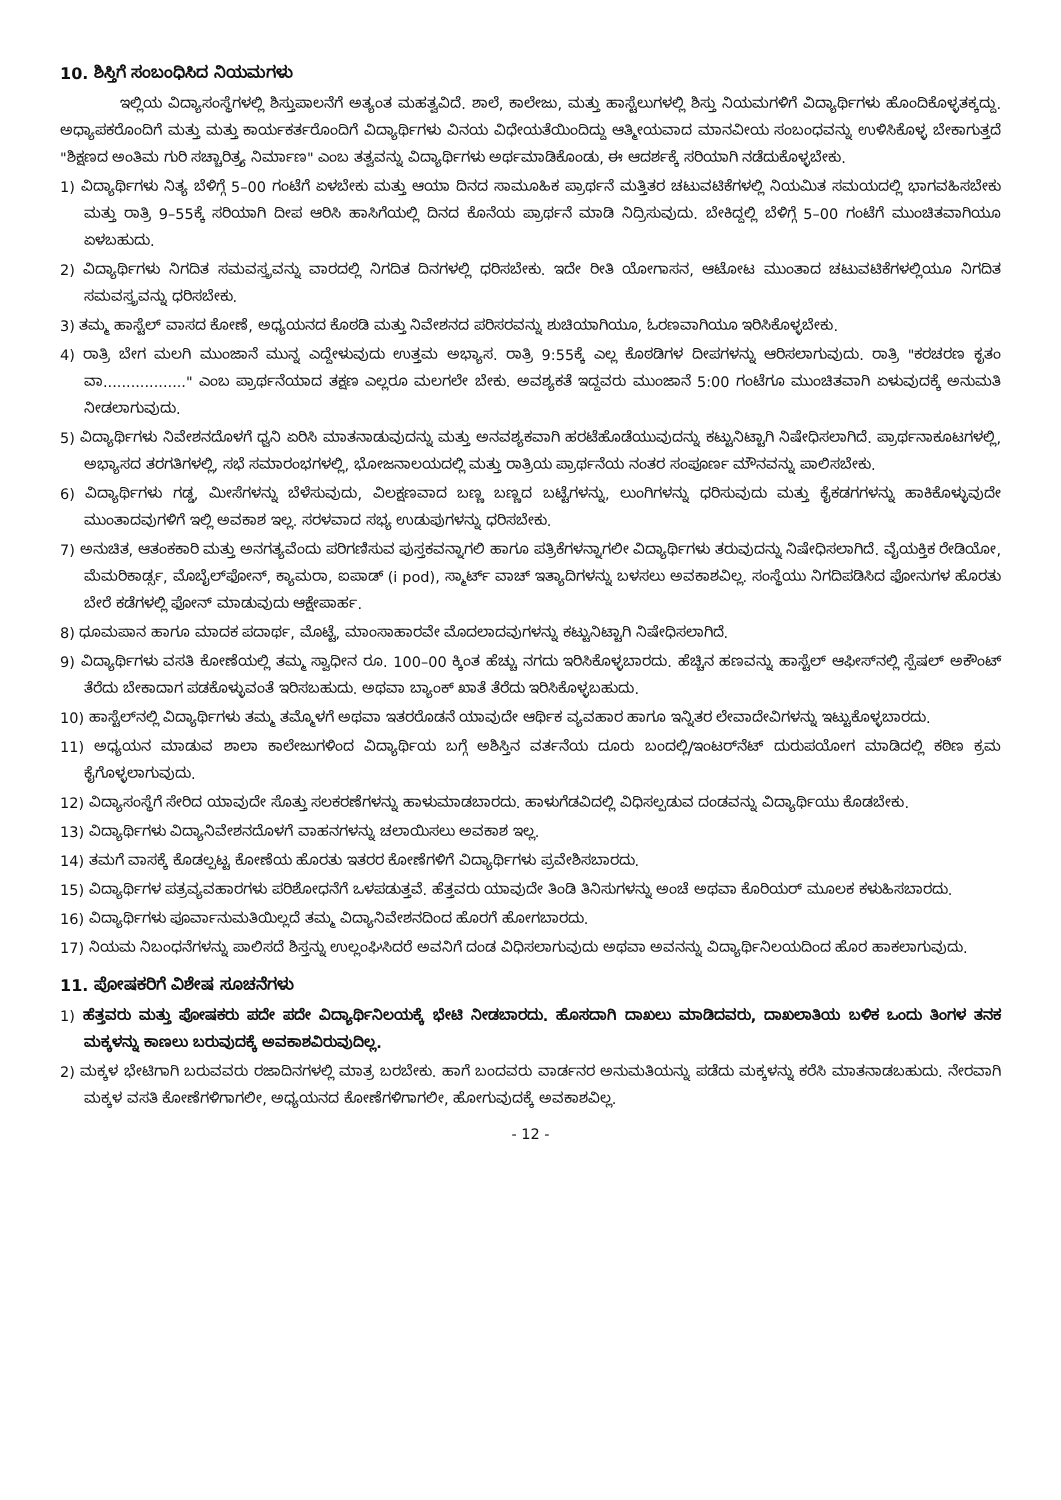10. ಶಿಸ್ತಿಗೆ ಸಂಬಂಧಿಸಿದ ನಿಯಮಗಳು
ಇಲ್ಲಿಯ ವಿದ್ಯಾಸಂಸ್ಥೆಗಳಲ್ಲಿ ಶಿಸ್ತುಪಾಲನೆಗೆ ಅತ್ಯಂತ ಮಹತ್ವವಿದೆ. ಶಾಲೆ, ಕಾಲೇಜು, ಮತ್ತು ಹಾಸ್ಟೆಲುಗಳಲ್ಲಿ ಶಿಸ್ತು ನಿಯಮಗಳಿಗೆ ವಿದ್ಯಾರ್ಥಿಗಳು ಹೊಂದಿಕೊಳ್ಳತಕ್ಕದ್ದು. ಅಧ್ಯಾಪಕರೊಂದಿಗೆ ಮತ್ತು ಮತ್ತು ಕಾರ್ಯಕರ್ತರೊಂದಿಗೆ ವಿದ್ಯಾರ್ಥಿಗಳು ವಿನಯ ವಿಧೇಯತೆಯಿಂದಿದ್ದು ಆತ್ಮೀಯವಾದ ಮಾನವೀಯ ಸಂಬಂಧವನ್ನು ಉಳಿಸಿಕೊಳ್ಳ ಬೇಕಾಗುತ್ತದೆ "ಶಿಕ್ಷಣದ ಅಂತಿಮ ಗುರಿ ಸಚ್ಚಾರಿತ್ರ್ಯ ನಿರ್ಮಾಣ" ಎಂಬ ತತ್ವವನ್ನು ವಿದ್ಯಾರ್ಥಿಗಳು ಅರ್ಥಮಾಡಿಕೊಂಡು, ಈ ಆದರ್ಶಕ್ಕೆ ಸರಿಯಾಗಿ ನಡೆದುಕೊಳ್ಳಬೇಕು.
1) ವಿದ್ಯಾರ್ಥಿಗಳು ನಿತ್ಯ ಬೆಳಿಗ್ಗೆ 5–00 ಗಂಟೆಗೆ ಏಳಬೇಕು ಮತ್ತು ಆಯಾ ದಿನದ ಸಾಮೂಹಿಕ ಪ್ರಾರ್ಥನೆ ಮತ್ತಿತರ ಚಟುವಟಿಕೆಗಳಲ್ಲಿ ನಿಯಮಿತ ಸಮಯದಲ್ಲಿ ಭಾಗವಹಿಸಬೇಕು ಮತ್ತು ರಾತ್ರಿ 9–55ಕ್ಕೆ ಸರಿಯಾಗಿ ದೀಪ ಆರಿಸಿ ಹಾಸಿಗೆಯಲ್ಲಿ ದಿನದ ಕೊನೆಯ ಪ್ರಾರ್ಥನೆ ಮಾಡಿ ನಿದ್ರಿಸುವುದು. ಬೇಕಿದ್ದಲ್ಲಿ ಬೆಳಿಗ್ಗೆ 5–00 ಗಂಟೆಗೆ ಮುಂಚಿತವಾಗಿಯೂ ಏಳಬಹುದು.
2) ವಿದ್ಯಾರ್ಥಿಗಳು ನಿಗದಿತ ಸಮವಸ್ತ್ರವನ್ನು ವಾರದಲ್ಲಿ ನಿಗದಿತ ದಿನಗಳಲ್ಲಿ ಧರಿಸಬೇಕು. ಇದೇ ರೀತಿ ಯೋಗಾಸನ, ಆಟೋಟ ಮುಂತಾದ ಚಟುವಟಿಕೆಗಳಲ್ಲಿಯೂ ನಿಗದಿತ ಸಮವಸ್ತ್ರವನ್ನು ಧರಿಸಬೇಕು.
3) ತಮ್ಮ ಹಾಸ್ಟೆಲ್ ವಾಸದ ಕೋಣೆ, ಅಧ್ಯಯನದ ಕೊಠಡಿ ಮತ್ತು ನಿವೇಶನದ ಪರಿಸರವನ್ನು ಶುಚಿಯಾಗಿಯೂ, ಓರಣವಾಗಿಯೂ ಇರಿಸಿಕೊಳ್ಳಬೇಕು.
4) ರಾತ್ರಿ ಬೇಗ ಮಲಗಿ ಮುಂಜಾನೆ ಮುನ್ನ ಎದ್ದೇಳುವುದು ಉತ್ತಮ ಅಭ್ಯಾಸ. ರಾತ್ರಿ 9:55ಕ್ಕೆ ಎಲ್ಲ ಕೊಠಡಿಗಳ ದೀಪಗಳನ್ನು ಆರಿಸಲಾಗುವುದು. ರಾತ್ರಿ "ಕರಚರಣ ಕೃತಂ ವಾ.................." ಎಂಬ ಪ್ರಾರ್ಥನೆಯಾದ ತಕ್ಷಣ ಎಲ್ಲರೂ ಮಲಗಲೇ ಬೇಕು. ಅವಶ್ಯಕತೆ ಇದ್ದವರು ಮುಂಜಾನೆ 5:00 ಗಂಟೆಗೂ ಮುಂಚಿತವಾಗಿ ಏಳುವುದಕ್ಕೆ ಅನುಮತಿ ನೀಡಲಾಗುವುದು.
5) ವಿದ್ಯಾರ್ಥಿಗಳು ನಿವೇಶನದೊಳಗೆ ಧ್ವನಿ ಏರಿಸಿ ಮಾತನಾಡುವುದನ್ನು ಮತ್ತು ಅನವಶ್ಯಕವಾಗಿ ಹರಟೆಹೊಡೆಯುವುದನ್ನು ಕಟ್ಟುನಿಟ್ಟಾಗಿ ನಿಷೇಧಿಸಲಾಗಿದೆ. ಪ್ರಾರ್ಥನಾಕೂಟಗಳಲ್ಲಿ, ಅಭ್ಯಾಸದ ತರಗತಿಗಳಲ್ಲಿ, ಸಭೆ ಸಮಾರಂಭಗಳಲ್ಲಿ, ಭೋಜನಾಲಯದಲ್ಲಿ ಮತ್ತು ರಾತ್ರಿಯ ಪ್ರಾರ್ಥನೆಯ ನಂತರ ಸಂಪೂರ್ಣ ಮೌನವನ್ನು ಪಾಲಿಸಬೇಕು.
6) ವಿದ್ಯಾರ್ಥಿಗಳು ಗಡ್ಡ, ಮೀಸೆಗಳನ್ನು ಬೆಳೆಸುವುದು, ವಿಲಕ್ಷಣವಾದ ಬಣ್ಣ ಬಣ್ಣದ ಬಟ್ಟೆಗಳನ್ನು, ಲುಂಗಿಗಳನ್ನು ಧರಿಸುವುದು ಮತ್ತು ಕೈಕಡಗಗಳನ್ನು ಹಾಕಿಕೊಳ್ಳುವುದೇ ಮುಂತಾದವುಗಳಿಗೆ ಇಲ್ಲಿ ಅವಕಾಶ ಇಲ್ಲ. ಸರಳವಾದ ಸಭ್ಯ ಉಡುಪುಗಳನ್ನು ಧರಿಸಬೇಕು.
7) ಅನುಚಿತ, ಆತಂಕಕಾರಿ ಮತ್ತು ಅನಗತ್ಯವೆಂದು ಪರಿಗಣಿಸುವ ಪುಸ್ತಕವನ್ನಾಗಲಿ ಹಾಗೂ ಪತ್ರಿಕೆಗಳನ್ನಾಗಲೀ ವಿದ್ಯಾರ್ಥಿಗಳು ತರುವುದನ್ನು ನಿಷೇಧಿಸಲಾಗಿದೆ. ವೈಯಕ್ತಿಕ ರೇಡಿಯೋ, ಮೆಮರಿಕಾರ್ಡ್ಸ, ಮೊಬೈಲ್‌ಫೋನ್, ಕ್ಯಾಮರಾ, ಐಪಾಡ್ (i pod), ಸ್ಮಾರ್ಟ್ ವಾಚ್ ಇತ್ಯಾದಿಗಳನ್ನು ಬಳಸಲು ಅವಕಾಶವಿಲ್ಲ. ಸಂಸ್ಥೆಯು ನಿಗದಿಪಡಿಸಿದ ಫೋನುಗಳ ಹೊರತು ಬೇರೆ ಕಡೆಗಳಲ್ಲಿ ಫೋನ್ ಮಾಡುವುದು ಆಕ್ಷೇಪಾರ್ಹ.
8) ಧೂಮಪಾನ ಹಾಗೂ ಮಾದಕ ಪದಾರ್ಥ, ಮೊಟ್ಟೆ, ಮಾಂಸಾಹಾರವೇ ಮೊದಲಾದವುಗಳನ್ನು ಕಟ್ಟುನಿಟ್ಟಾಗಿ ನಿಷೇಧಿಸಲಾಗಿದೆ.
9) ವಿದ್ಯಾರ್ಥಿಗಳು ವಸತಿ ಕೋಣೆಯಲ್ಲಿ ತಮ್ಮ ಸ್ವಾಧೀನ ರೂ. 100–00 ಕ್ಕಿಂತ ಹೆಚ್ಚು ನಗದು ಇರಿಸಿಕೊಳ್ಳಬಾರದು. ಹೆಚ್ಚಿನ ಹಣವನ್ನು ಹಾಸ್ಟೆಲ್ ಆಫೀಸ್‌ನಲ್ಲಿ ಸ್ಪೆಷಲ್ ಅಕೌಂಟ್ ತೆರೆದು ಬೇಕಾದಾಗ ಪಡಕೊಳ್ಳುವಂತೆ ಇರಿಸಬಹುದು. ಅಥವಾ ಬ್ಯಾಂಕ್ ಖಾತೆ ತೆರೆದು ಇರಿಸಿಕೊಳ್ಳಬಹುದು.
10) ಹಾಸ್ಟೆಲ್‌ನಲ್ಲಿ ವಿದ್ಯಾರ್ಥಿಗಳು ತಮ್ಮ ತಮ್ಮೊಳಗೆ ಅಥವಾ ಇತರರೊಡನೆ ಯಾವುದೇ ಆರ್ಥಿಕ ವ್ಯವಹಾರ ಹಾಗೂ ಇನ್ನಿತರ ಲೇವಾದೇವಿಗಳನ್ನು ಇಟ್ಟುಕೊಳ್ಳಬಾರದು.
11) ಅಧ್ಯಯನ ಮಾಡುವ ಶಾಲಾ ಕಾಲೇಜುಗಳಿಂದ ವಿದ್ಯಾರ್ಥಿಯ ಬಗ್ಗೆ ಅಶಿಸ್ತಿನ ವರ್ತನೆಯ ದೂರು ಬಂದಲ್ಲಿ/ಇಂಟರ್‌ನೆಟ್ ದುರುಪಯೋಗ ಮಾಡಿದಲ್ಲಿ ಕಠಿಣ ಕ್ರಮ ಕೈಗೊಳ್ಳಲಾಗುವುದು.
12) ವಿದ್ಯಾಸಂಸ್ಥೆಗೆ ಸೇರಿದ ಯಾವುದೇ ಸೊತ್ತು ಸಲಕರಣೆಗಳನ್ನು ಹಾಳುಮಾಡಬಾರದು. ಹಾಳುಗೆಡವಿದಲ್ಲಿ ವಿಧಿಸಲ್ಪಡುವ ದಂಡವನ್ನು ವಿದ್ಯಾರ್ಥಿಯು ಕೊಡಬೇಕು.
13) ವಿದ್ಯಾರ್ಥಿಗಳು ವಿದ್ಯಾನಿವೇಶನದೊಳಗೆ ವಾಹನಗಳನ್ನು ಚಲಾಯಿಸಲು ಅವಕಾಶ ಇಲ್ಲ.
14) ತಮಗೆ ವಾಸಕ್ಕೆ ಕೊಡಲ್ಪಟ್ಟ ಕೋಣೆಯ ಹೊರತು ಇತರರ ಕೋಣೆಗಳಿಗೆ ವಿದ್ಯಾರ್ಥಿಗಳು ಪ್ರವೇಶಿಸಬಾರದು.
15) ವಿದ್ಯಾರ್ಥಿಗಳ ಪತ್ರವ್ಯವಹಾರಗಳು ಪರಿಶೋಧನೆಗೆ ಒಳಪಡುತ್ತವೆ. ಹೆತ್ತವರು ಯಾವುದೇ ತಿಂಡಿ ತಿನಿಸುಗಳನ್ನು ಅಂಚೆ ಅಥವಾ ಕೊರಿಯರ್ ಮೂಲಕ ಕಳುಹಿಸಬಾರದು.
16) ವಿದ್ಯಾರ್ಥಿಗಳು ಪೂರ್ವಾನುಮತಿಯಿಲ್ಲದೆ ತಮ್ಮ ವಿದ್ಯಾನಿವೇಶನದಿಂದ ಹೊರಗೆ ಹೋಗಬಾರದು.
17) ನಿಯಮ ನಿಬಂಧನೆಗಳನ್ನು ಪಾಲಿಸದೆ ಶಿಸ್ತನ್ನು ಉಲ್ಲಂಘಿಸಿದರೆ ಅವನಿಗೆ ದಂಡ ವಿಧಿಸಲಾಗುವುದು ಅಥವಾ ಅವನನ್ನು ವಿದ್ಯಾರ್ಥಿನಿಲಯದಿಂದ ಹೊರ ಹಾಕಲಾಗುವುದು.
11. ಪೋಷಕರಿಗೆ ವಿಶೇಷ ಸೂಚನೆಗಳು
1) ಹೆತ್ತವರು ಮತ್ತು ಪೋಷಕರು ಪದೇ ಪದೇ ವಿದ್ಯಾರ್ಥಿನಿಲಯಕ್ಕೆ ಭೇಟಿ ನೀಡಬಾರದು. ಹೊಸದಾಗಿ ದಾಖಲು ಮಾಡಿದವರು, ದಾಖಲಾತಿಯ ಬಳಿಕ ಒಂದು ತಿಂಗಳ ತನಕ ಮಕ್ಕಳನ್ನು ಕಾಣಲು ಬರುವುದಕ್ಕೆ ಅವಕಾಶವಿರುವುದಿಲ್ಲ.
2) ಮಕ್ಕಳ ಭೇಟಿಗಾಗಿ ಬರುವವರು ರಜಾದಿನಗಳಲ್ಲಿ ಮಾತ್ರ ಬರಬೇಕು. ಹಾಗೆ ಬಂದವರು ವಾರ್ಡನರ ಅನುಮತಿಯನ್ನು ಪಡೆದು ಮಕ್ಕಳನ್ನು ಕರೆಸಿ ಮಾತನಾಡಬಹುದು. ನೇರವಾಗಿ ಮಕ್ಕಳ ವಸತಿ ಕೋಣೆಗಳಿಗಾಗಲೀ, ಅಧ್ಯಯನದ ಕೋಣೆಗಳಿಗಾಗಲೀ, ಹೋಗುವುದಕ್ಕೆ ಅವಕಾಶವಿಲ್ಲ.
- 12 -